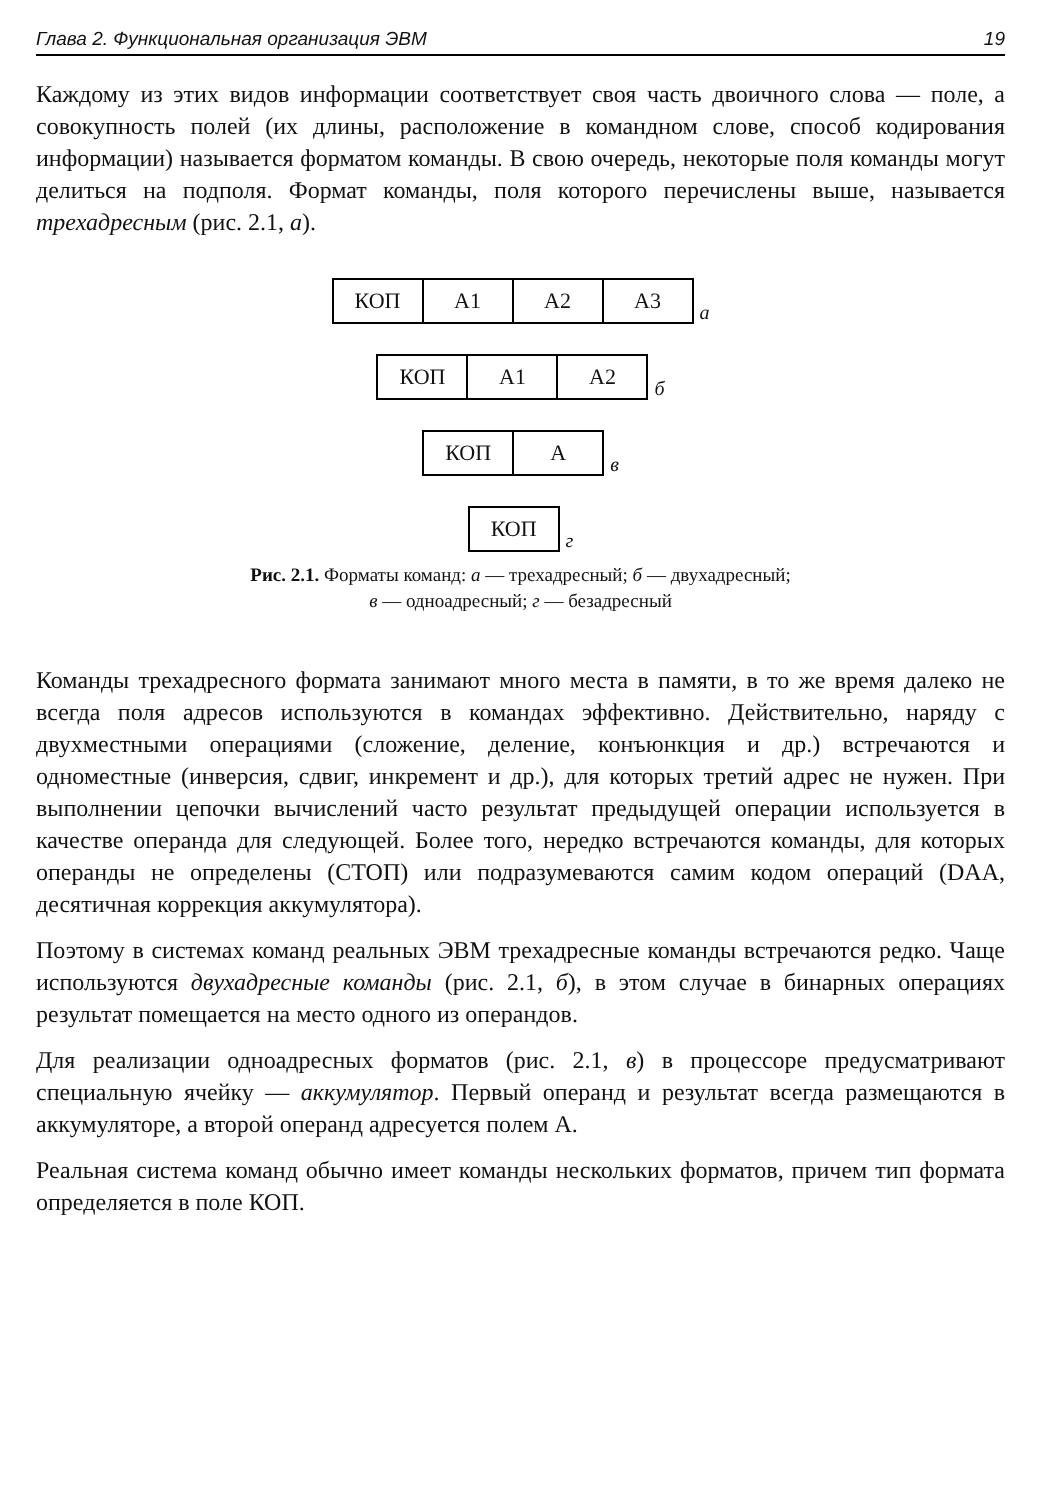Глава 2. Функциональная организация ЭВМ 19
Каждому из этих видов информации соответствует своя часть двоичного слова — поле, а совокупность полей (их длины, расположение в командном слове, способ кодирования информации) называется форматом команды. В свою очередь, некоторые поля команды могут делиться на подполя. Формат команды, поля которого перечислены выше, называется трехадресным (рис. 2.1, а).
КОП А1 А2 А3
а
КОП А1 А2
б
КОП А
в
КОП
г
Рис. 2.1. Форматы команд: а — трехадресный; б — двухадресный;
в — одноадресный; г — безадресный
Команды трехадресного формата занимают много места в памяти, в то же время далеко не всегда поля адресов используются в командах эффективно. Действительно, наряду с двухместными операциями (сложение, деление, конъюнкция и др.) встречаются и одноместные (инверсия, сдвиг, инкремент и др.), для которых третий адрес не нужен. При выполнении цепочки вычислений часто результат предыдущей операции используется в качестве операнда для следующей. Более того, нередко встречаются команды, для которых операнды не определены (СТОП) или подразумеваются самим кодом операций (DAA, десятичная коррекция аккумулятора).
Поэтому в системах команд реальных ЭВМ трехадресные команды встречаются редко. Чаще используются двухадресные команды (рис. 2.1, б), в этом случае в бинарных операциях результат помещается на место одного из операндов.
Для реализации одноадресных форматов (рис. 2.1, в) в процессоре предусматривают специальную ячейку — аккумулятор. Первый операнд и результат всегда размещаются в аккумуляторе, а второй операнд адресуется полем А.
Реальная система команд обычно имеет команды нескольких форматов, причем тип формата определяется в поле КОП.